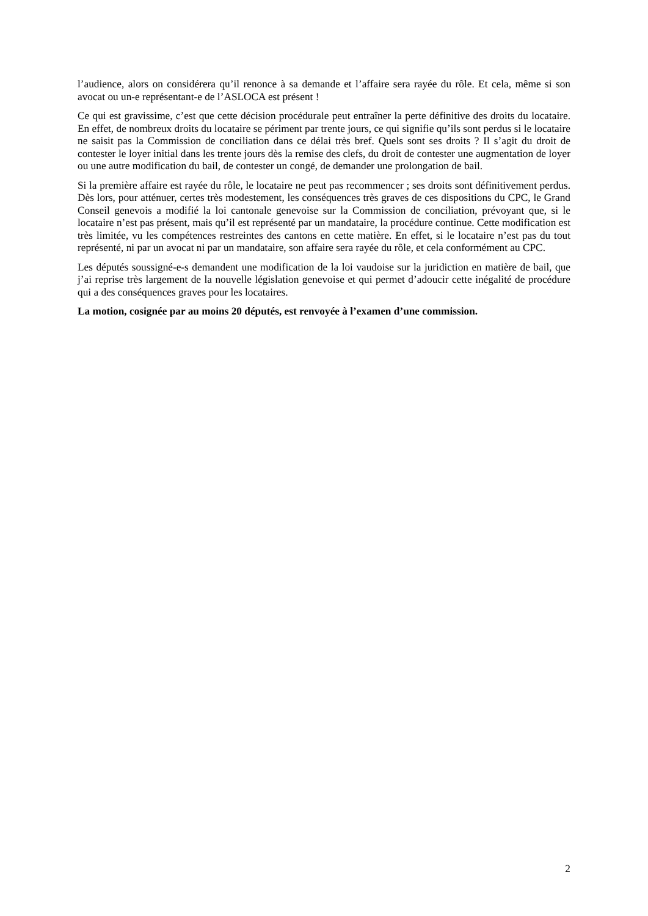l’audience, alors on considérera qu’il renonce à sa demande et l’affaire sera rayée du rôle. Et cela, même si son avocat ou un-e représentant-e de l’ASLOCA est présent !
Ce qui est gravissime, c’est que cette décision procédurale peut entraîner la perte définitive des droits du locataire. En effet, de nombreux droits du locataire se périment par trente jours, ce qui signifie qu’ils sont perdus si le locataire ne saisit pas la Commission de conciliation dans ce délai très bref. Quels sont ses droits ? Il s’agit du droit de contester le loyer initial dans les trente jours dès la remise des clefs, du droit de contester une augmentation de loyer ou une autre modification du bail, de contester un congé, de demander une prolongation de bail.
Si la première affaire est rayée du rôle, le locataire ne peut pas recommencer ; ses droits sont définitivement perdus. Dès lors, pour atténuer, certes très modestement, les conséquences très graves de ces dispositions du CPC, le Grand Conseil genevois a modifié la loi cantonale genevoise sur la Commission de conciliation, prévoyant que, si le locataire n’est pas présent, mais qu’il est représenté par un mandataire, la procédure continue. Cette modification est très limitée, vu les compétences restreintes des cantons en cette matière. En effet, si le locataire n’est pas du tout représenté, ni par un avocat ni par un mandataire, son affaire sera rayée du rôle, et cela conformément au CPC.
Les députés soussigné-e-s demandent une modification de la loi vaudoise sur la juridiction en matière de bail, que j’ai reprise très largement de la nouvelle législation genevoise et qui permet d’adoucir cette inégalité de procédure qui a des conséquences graves pour les locataires.
La motion, cosignée par au moins 20 députés, est renvoyée à l’examen d’une commission.
2